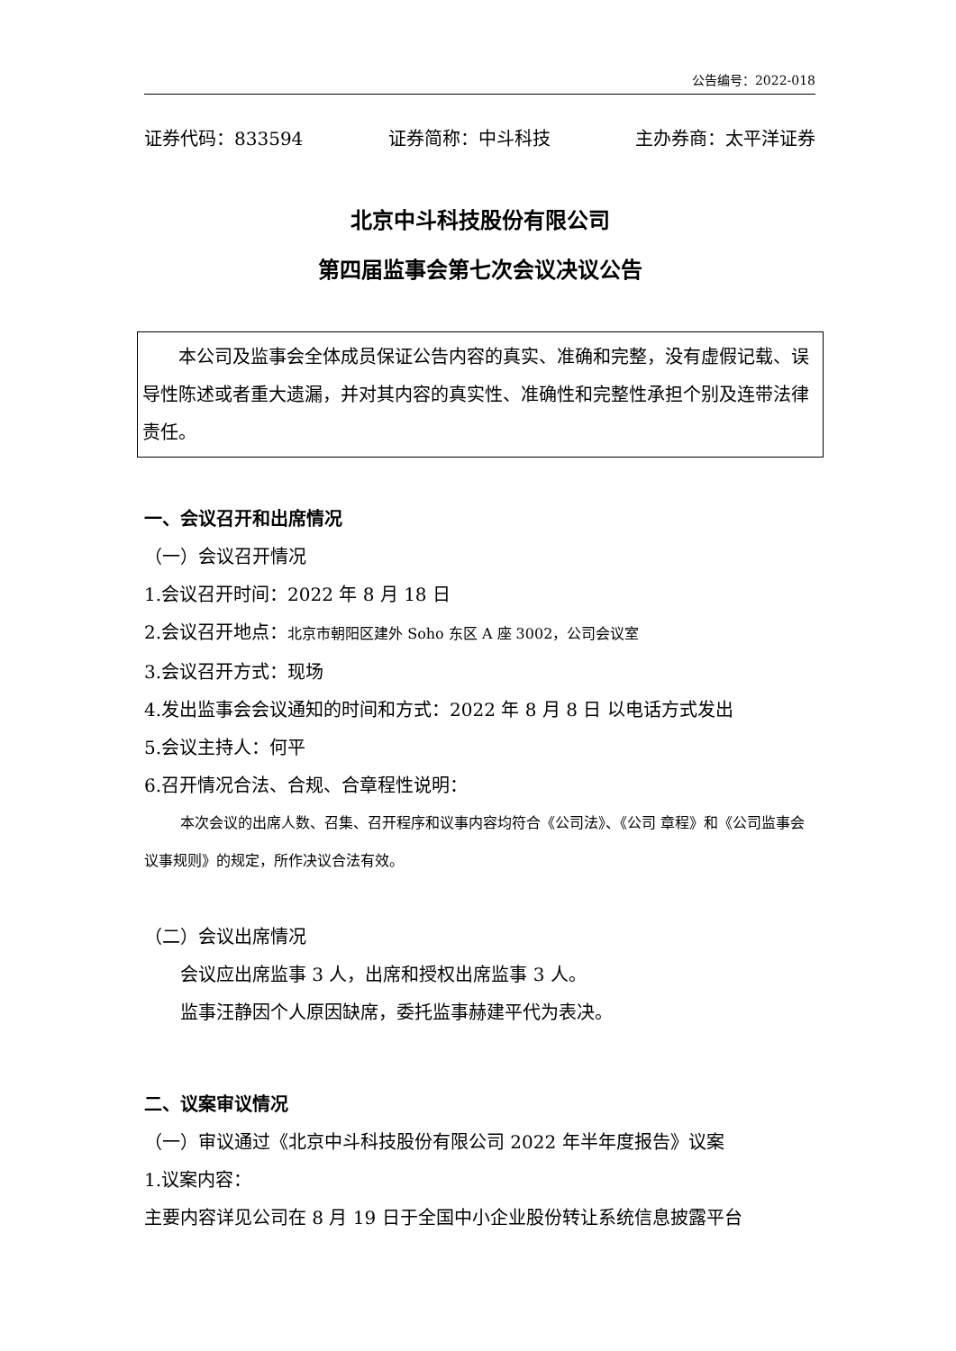公告编号：2022-018
证券代码：833594 证券简称：中斗科技 主办券商：太平洋证券
北京中斗科技股份有限公司
第四届监事会第七次会议决议公告
本公司及监事会全体成员保证公告内容的真实、准确和完整，没有虚假记载、误导性陈述或者重大遗漏，并对其内容的真实性、准确性和完整性承担个别及连带法律责任。
一、会议召开和出席情况
（一）会议召开情况
1.会议召开时间：2022 年 8 月 18 日
2.会议召开地点：北京市朝阳区建外 Soho 东区 A 座 3002，公司会议室
3.会议召开方式：现场
4.发出监事会会议通知的时间和方式：2022 年 8 月 8 日 以电话方式发出
5.会议主持人：何平
6.召开情况合法、合规、合章程性说明：
本次会议的出席人数、召集、召开程序和议事内容均符合《公司法》、《公司 章程》和《公司监事会议事规则》的规定，所作决议合法有效。
（二）会议出席情况
会议应出席监事 3 人，出席和授权出席监事 3 人。
监事汪静因个人原因缺席，委托监事赫建平代为表决。
二、议案审议情况
（一）审议通过《北京中斗科技股份有限公司 2022 年半年度报告》议案
1.议案内容：
主要内容详见公司在 8 月 19 日于全国中小企业股份转让系统信息披露平台